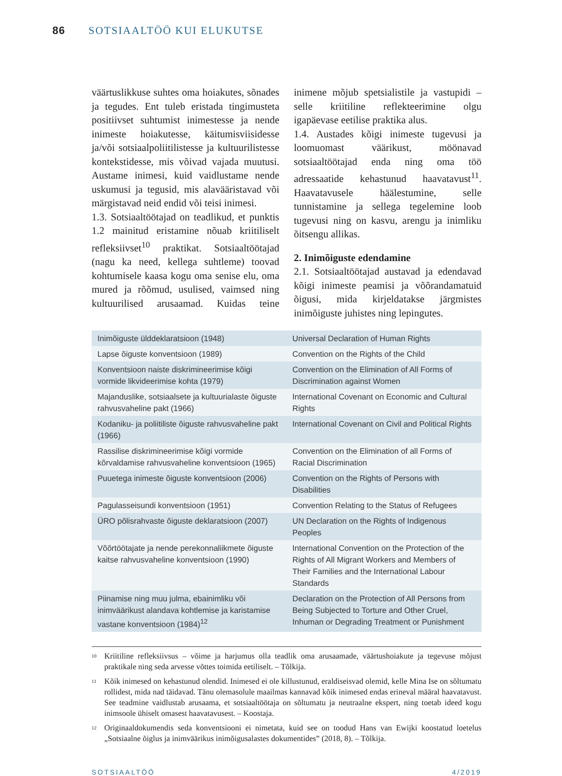86 SOTSIAALTÖÖ KUI ELUKUTSE
väärtuslikkuse suhtes oma hoiakutes, sõnades ja tegudes. Ent tuleb eristada tingimusteta positiivset suhtumist inimestesse ja nende inimeste hoiakutesse, käitumisviisidesse ja/või sotsiaalpoliitilistesse ja kultuurilistesse kontekstidesse, mis võivad vajada muutusi. Austame inimesi, kuid vaidlustame nende uskumusi ja tegusid, mis alavääristavad või märgistavad neid endid või teisi inimesi.
1.3. Sotsiaaltöötajad on teadlikud, et punktis 1.2 mainitud eristamine nõuab kriitiliselt refleksiivset<sup>10</sup> praktikat. Sotsiaaltöötajad (nagu ka need, kellega suhtleme) toovad kohtumisele kaasa kogu oma senise elu, oma mured ja rõõmud, usulised, vaimsed ning kultuurilised arusaamad. Kuidas teine inimene mõjub spetsialistile ja vastupidi – selle kriitiline reflekteerimine olgu igapäevase eetilise praktika alus.
1.4. Austades kõigi inimeste tugevusi ja loomuomast väärikust, möönavad sotsiaaltöötajad enda ning oma töö adressaatide kehastunud haavatavust<sup>11</sup>. Haavatavusele häälestumine, selle tunnistamine ja sellega tegelemine loob tugevusi ning on kasvu, arengu ja inimliku õitsengu allikas.
2. Inimõiguste edendamine
2.1. Sotsiaaltöötajad austavad ja edendavad kõigi inimeste peamisi ja võõrandamatuid õigusi, mida kirjeldatakse järgmistes inimõiguste juhistes ning lepingutes.
| Inimõiguste ülddeklaratsioon (1948) | Universal Declaration of Human Rights |
| Lapse õiguste konventsioon (1989) | Convention on the Rights of the Child |
| Konventsioon naiste diskrimineerimise kõigi vormide likvideerimise kohta (1979) | Convention on the Elimination of All Forms of Discrimination against Women |
| Majanduslike, sotsiaalsete ja kultuurialaste õiguste rahvusvaheline pakt (1966) | International Covenant on Economic and Cultural Rights |
| Kodaniku- ja poliitiliste õiguste rahvusvaheline pakt (1966) | International Covenant on Civil and Political Rights |
| Rassilise diskrimineerimise kõigi vormide kõrvaldamise rahvusvaheline konventsioon (1965) | Convention on the Elimination of all Forms of Racial Discrimination |
| Puuetega inimeste õiguste konventsioon (2006) | Convention on the Rights of Persons with Disabilities |
| Pagulasseisundi konventsioon (1951) | Convention Relating to the Status of Refugees |
| ÜRO põlisrahvaste õiguste deklaratsioon (2007) | UN Declaration on the Rights of Indigenous Peoples |
| Võõrtöötajate ja nende perekonnaliikmete õiguste kaitse rahvusvaheline konventsioon (1990) | International Convention on the Protection of the Rights of All Migrant Workers and Members of Their Families and the International Labour Standards |
| Piinamise ning muu julma, ebainimliku või inimväärikust alandava kohtlemise ja karistamise vastane konventsioon (1984)<sup>12</sup> | Declaration on the Protection of All Persons from Being Subjected to Torture and Other Cruel, Inhuman or Degrading Treatment or Punishment |
<sup>10</sup> Kriitiline refleksiivsus – võime ja harjumus olla teadlik oma arusaamade, väärtushoiakute ja tegevuse mõjust praktikale ning seda arvesse võttes toimida eetiliselt. – Tõlkija.
<sup>11</sup> Kõik inimesed on kehastunud olendid. Inimesed ei ole killustunud, eraldiseisvad olemid, kelle Mina Ise on sõltumatu rollidest, mida nad täidavad. Tänu olemasolule maailmas kannavad kõik inimesed endas erineval määral haavatavust. See teadmine vaidlustab arusaama, et sotsiaaltöötaja on sõltumatu ja neutraalne ekspert, ning toetab ideed kogu inimsoole ühiselt omasest haavatavusest. – Koostaja.
<sup>12</sup> Originaaldokumendis seda konventsiooni ei nimetata, kuid see on toodud Hans van Ewijki koostatud loetelus „Sotsiaalne õiglus ja inimväärikus inimõigusalastes dokumentides” (2018, 8). – Tõlkija.
SOTSIAALTÖÖ 4/2019